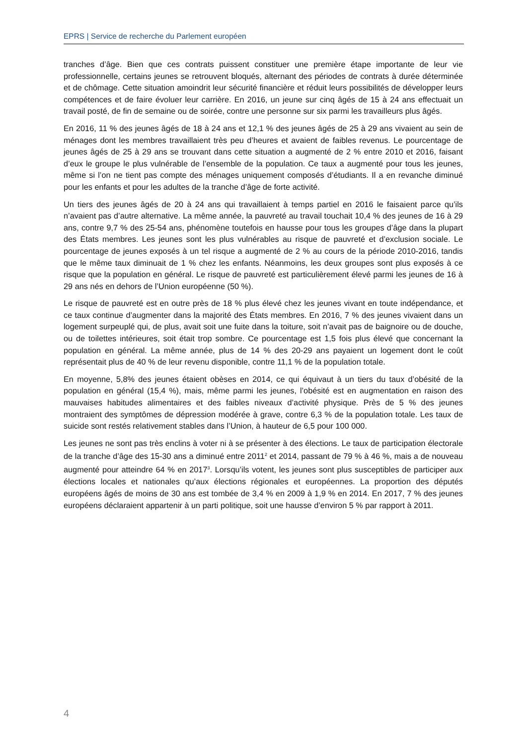EPRS | Service de recherche du Parlement européen
tranches d’âge. Bien que ces contrats puissent constituer une première étape importante de leur vie professionnelle, certains jeunes se retrouvent bloqués, alternant des périodes de contrats à durée déterminée et de chômage. Cette situation amoindrit leur sécurité financière et réduit leurs possibilités de développer leurs compétences et de faire évoluer leur carrière. En 2016, un jeune sur cinq âgés de 15 à 24 ans effectuait un travail posté, de fin de semaine ou de soirée, contre une personne sur six parmi les travailleurs plus âgés.
En 2016, 11 % des jeunes âgés de 18 à 24 ans et 12,1 % des jeunes âgés de 25 à 29 ans vivaient au sein de ménages dont les membres travaillaient très peu d’heures et avaient de faibles revenus. Le pourcentage de jeunes âgés de 25 à 29 ans se trouvant dans cette situation a augmenté de 2 % entre 2010 et 2016, faisant d’eux le groupe le plus vulnérable de l’ensemble de la population. Ce taux a augmenté pour tous les jeunes, même si l’on ne tient pas compte des ménages uniquement composés d’étudiants. Il a en revanche diminué pour les enfants et pour les adultes de la tranche d’âge de forte activité.
Un tiers des jeunes âgés de 20 à 24 ans qui travaillaient à temps partiel en 2016 le faisaient parce qu’ils n’avaient pas d’autre alternative. La même année, la pauvreté au travail touchait 10,4 % des jeunes de 16 à 29 ans, contre 9,7 % des 25-54 ans, phénomène toutefois en hausse pour tous les groupes d’âge dans la plupart des États membres. Les jeunes sont les plus vulnérables au risque de pauvreté et d’exclusion sociale. Le pourcentage de jeunes exposés à un tel risque a augmenté de 2 % au cours de la période 2010-2016, tandis que le même taux diminuait de 1 % chez les enfants. Néanmoins, les deux groupes sont plus exposés à ce risque que la population en général. Le risque de pauvreté est particulièrement élevé parmi les jeunes de 16 à 29 ans nés en dehors de l’Union européenne (50 %).
Le risque de pauvreté est en outre près de 18 % plus élevé chez les jeunes vivant en toute indépendance, et ce taux continue d’augmenter dans la majorité des États membres. En 2016, 7 % des jeunes vivaient dans un logement surpeuplé qui, de plus, avait soit une fuite dans la toiture, soit n’avait pas de baignoire ou de douche, ou de toilettes intérieures, soit était trop sombre. Ce pourcentage est 1,5 fois plus élevé que concernant la population en général. La même année, plus de 14 % des 20-29 ans payaient un logement dont le coût représentait plus de 40 % de leur revenu disponible, contre 11,1 % de la population totale.
En moyenne, 5,8% des jeunes étaient obèses en 2014, ce qui équivaut à un tiers du taux d’obésité de la population en général (15,4 %), mais, même parmi les jeunes, l’obésité est en augmentation en raison des mauvaises habitudes alimentaires et des faibles niveaux d’activité physique. Près de 5 % des jeunes montraient des symptômes de dépression modérée à grave, contre 6,3 % de la population totale. Les taux de suicide sont restés relativement stables dans l’Union, à hauteur de 6,5 pour 100 000.
Les jeunes ne sont pas très enclins à voter ni à se présenter à des élections. Le taux de participation électorale de la tranche d’âge des 15-30 ans a diminué entre 2011<sup>2</sup> et 2014, passant de 79 % à 46 %, mais a de nouveau augmenté pour atteindre 64 % en 2017<sup>3</sup>. Lorsqu’ils votent, les jeunes sont plus susceptibles de participer aux élections locales et nationales qu’aux élections régionales et européennes. La proportion des députés européens âgés de moins de 30 ans est tombée de 3,4 % en 2009 à 1,9 % en 2014. En 2017, 7 % des jeunes européens déclaraient appartenir à un parti politique, soit une hausse d’environ 5 % par rapport à 2011.
4